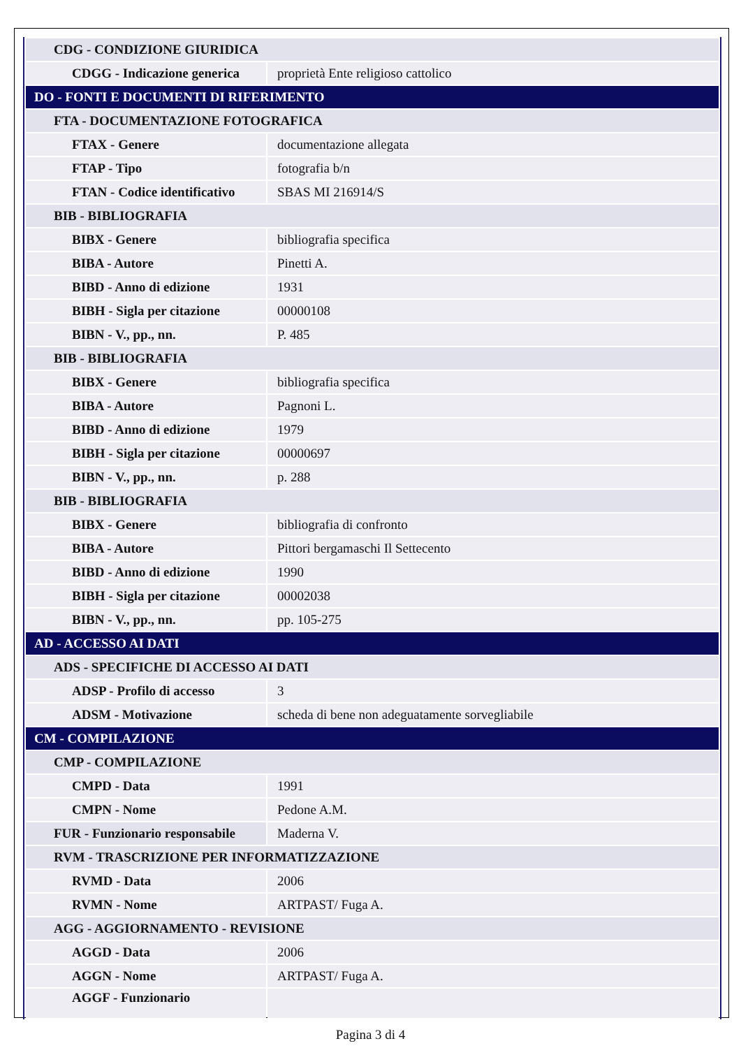| CDG - CONDIZIONE GIURIDICA | |
| CDGG - Indicazione generica | proprietà Ente religioso cattolico |
| DO - FONTI E DOCUMENTI DI RIFERIMENTO | |
| FTA - DOCUMENTAZIONE FOTOGRAFICA | |
| FTAX - Genere | documentazione allegata |
| FTAP - Tipo | fotografia b/n |
| FTAN - Codice identificativo | SBAS MI 216914/S |
| BIB - BIBLIOGRAFIA | |
| BIBX - Genere | bibliografia specifica |
| BIBA - Autore | Pinetti A. |
| BIBD - Anno di edizione | 1931 |
| BIBH - Sigla per citazione | 00000108 |
| BIBN - V., pp., nn. | P. 485 |
| BIB - BIBLIOGRAFIA | |
| BIBX - Genere | bibliografia specifica |
| BIBA - Autore | Pagnoni L. |
| BIBD - Anno di edizione | 1979 |
| BIBH - Sigla per citazione | 00000697 |
| BIBN - V., pp., nn. | p. 288 |
| BIB - BIBLIOGRAFIA | |
| BIBX - Genere | bibliografia di confronto |
| BIBA - Autore | Pittori bergamaschi Il Settecento |
| BIBD - Anno di edizione | 1990 |
| BIBH - Sigla per citazione | 00002038 |
| BIBN - V., pp., nn. | pp. 105-275 |
| AD - ACCESSO AI DATI | |
| ADS - SPECIFICHE DI ACCESSO AI DATI | |
| ADSP - Profilo di accesso | 3 |
| ADSM - Motivazione | scheda di bene non adeguatamente sorvegliabile |
| CM - COMPILAZIONE | |
| CMP - COMPILAZIONE | |
| CMPD - Data | 1991 |
| CMPN - Nome | Pedone A.M. |
| FUR - Funzionario responsabile | Maderna V. |
| RVM - TRASCRIZIONE PER INFORMATIZZAZIONE | |
| RVMD - Data | 2006 |
| RVMN - Nome | ARTPAST/ Fuga A. |
| AGG - AGGIORNAMENTO - REVISIONE | |
| AGGD - Data | 2006 |
| AGGN - Nome | ARTPAST/ Fuga A. |
| AGGF - Funzionario | |
Pagina 3 di 4